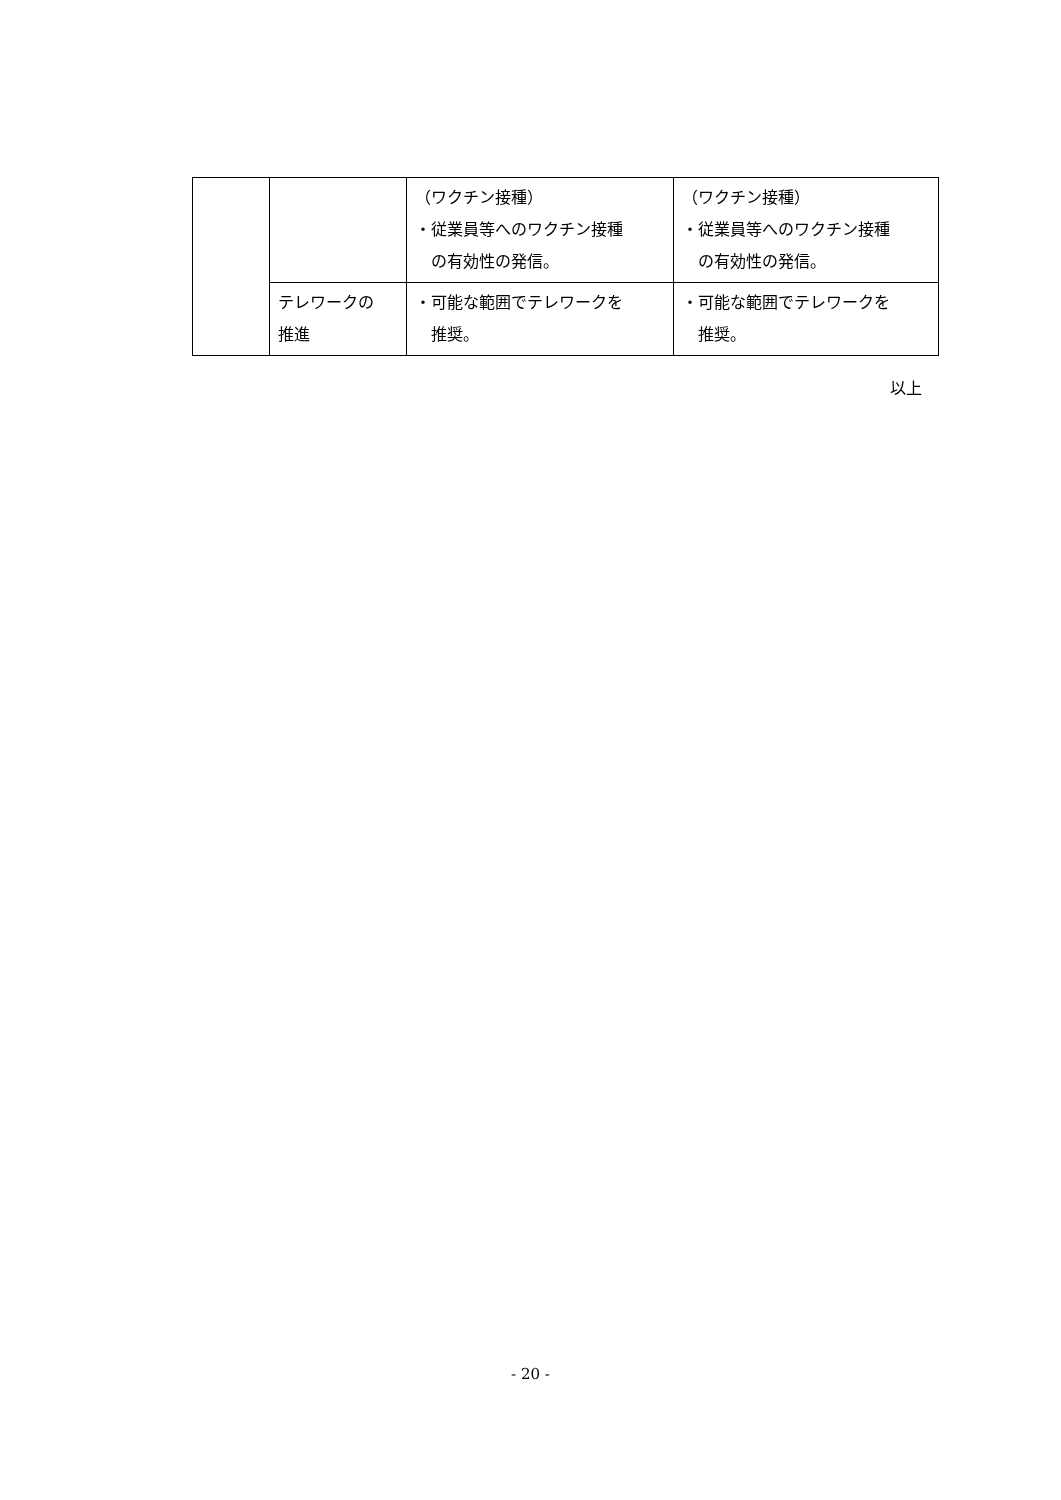| | | （ワクチン接種） ・従業員等へのワクチン接種 の有効性の発信。 | （ワクチン接種） ・従業員等へのワクチン接種 の有効性の発信。 |
| | テレワークの 推進 | ・可能な範囲でテレワークを 推奨。 | ・可能な範囲でテレワークを 推奨。 |
以上
- 20 -